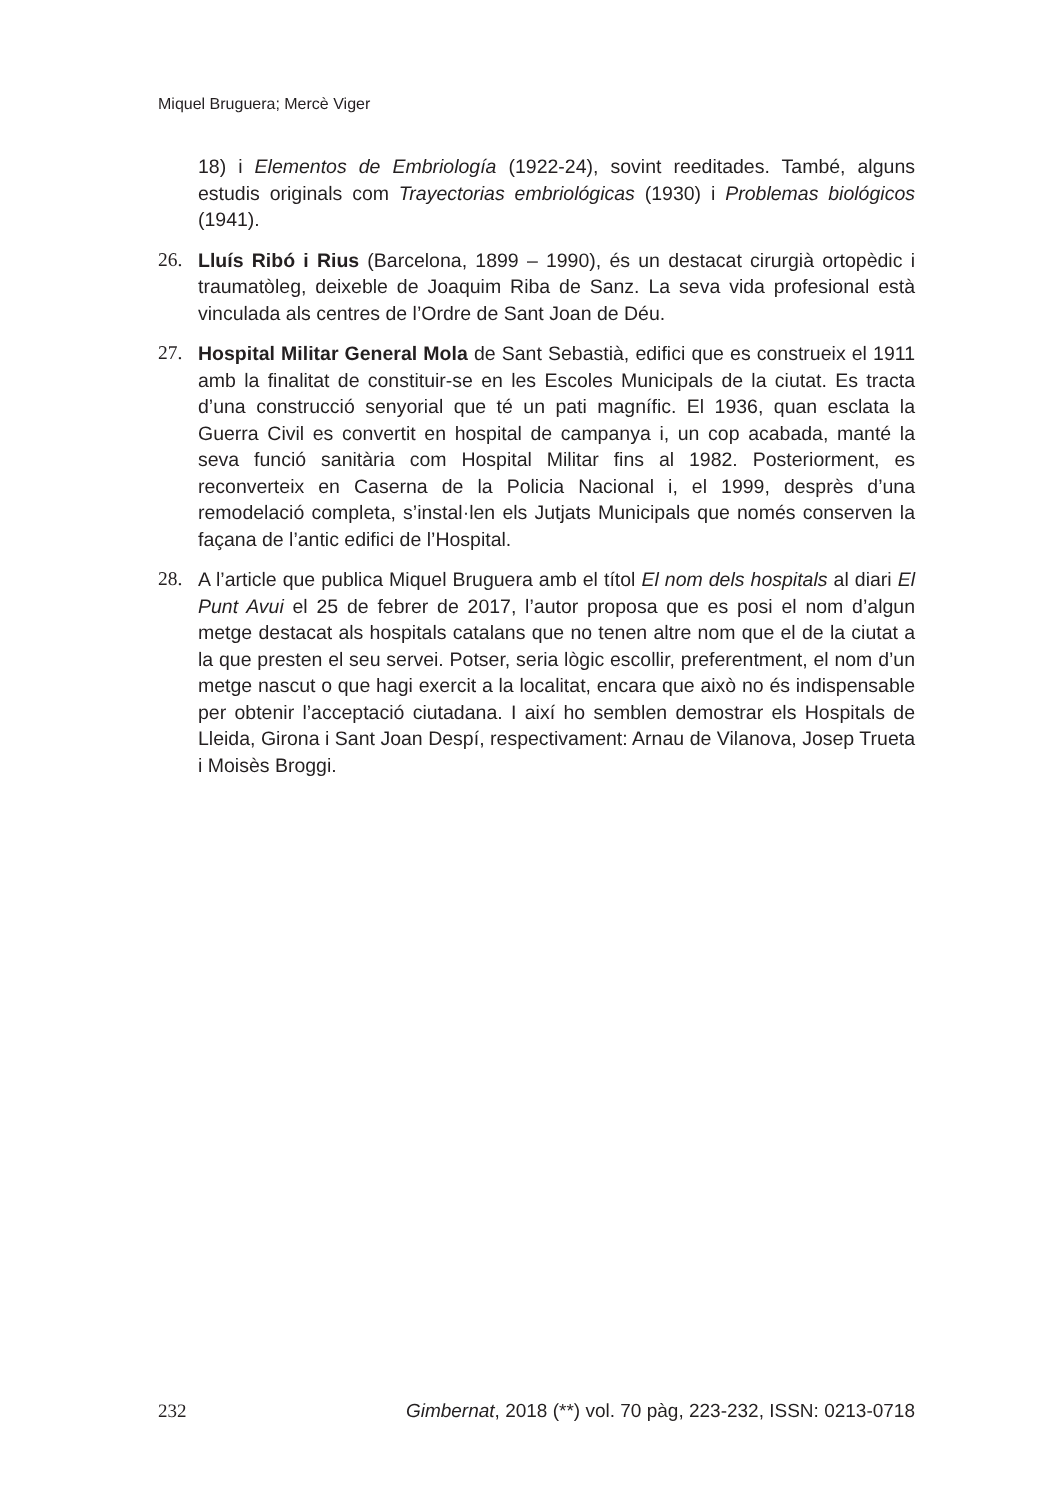Miquel Bruguera; Mercè Viger
18) i Elementos de Embriología (1922-24), sovint reeditades. També, alguns estudis originals com Trayectorias embriológicas (1930) i Problemas biológicos (1941).
26. Lluís Ribó i Rius (Barcelona, 1899 – 1990), és un destacat cirurgià ortopèdic i traumatòleg, deixeble de Joaquim Riba de Sanz. La seva vida profesional està vinculada als centres de l’Ordre de Sant Joan de Déu.
27. Hospital Militar General Mola de Sant Sebastià, edifici que es construeix el 1911 amb la finalitat de constituir-se en les Escoles Municipals de la ciutat. Es tracta d’una construcció senyorial que té un pati magnífic. El 1936, quan esclata la Guerra Civil es convertit en hospital de campanya i, un cop acabada, manté la seva funció sanitària com Hospital Militar fins al 1982. Posteriorment, es reconverteix en Caserna de la Policia Nacional i, el 1999, desprès d’una remodelació completa, s’instal·len els Jutjats Municipals que només conserven la façana de l’antic edifici de l’Hospital.
28. A l’article que publica Miquel Bruguera amb el títol El nom dels hospitals al diari El Punt Avui el 25 de febrer de 2017, l’autor proposa que es posi el nom d’algun metge destacat als hospitals catalans que no tenen altre nom que el de la ciutat a la que presten el seu servei. Potser, seria lògic escollir, preferentment, el nom d’un metge nascut o que hagi exercit a la localitat, encara que això no és indispensable per obtenir l’acceptació ciutadana. I així ho semblen demostrar els Hospitals de Lleida, Girona i Sant Joan Despí, respectivament: Arnau de Vilanova, Josep Trueta i Moisès Broggi.
232 Gimbernat, 2018 (**) vol. 70 pàg, 223-232, ISSN: 0213-0718